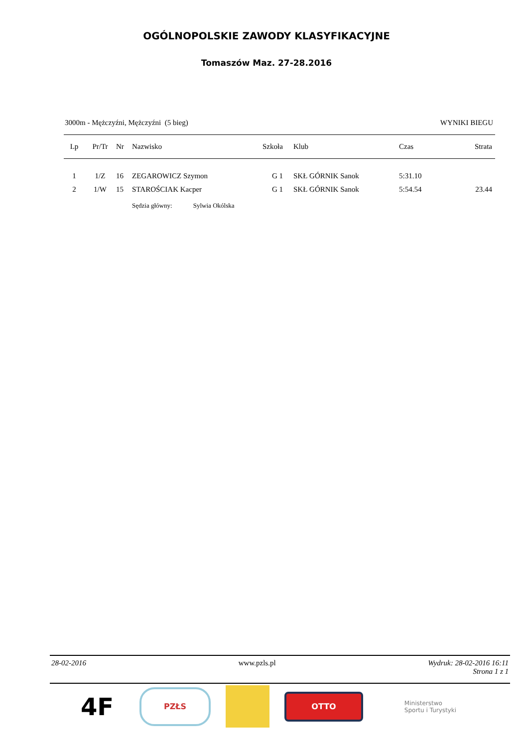OGÓLNOPOLSKIE ZAWODY KLASYFIKACYJNE
Tomaszów Maz. 27-28.2016
3000m - Mężczyźni, Mężczyźni (5 bieg) WYNIKI BIEGU
| Lp | Pr/Tr | Nr | Nazwisko | Szkoła | Klub | Czas | Strata |
| --- | --- | --- | --- | --- | --- | --- | --- |
| 1 | 1/Z | 16 | ZEGAROWICZ Szymon | G 1 | SKŁ GÓRNIK Sanok | 5:31.10 | |
| 2 | 1/W | 15 | STAROŚCIAK Kacper | G 1 | SKŁ GÓRNIK Sanok | 5:54.54 | 23.44 |
| | | | Sędzia główny: Sylwia Okólska | | | | |
28-02-2016 www.pzls.pl Wydruk: 28-02-2016 16:11
Strona 1 z 1
4F
PZŁS
OTTO
Ministerstwo
Sportu i Turystyki